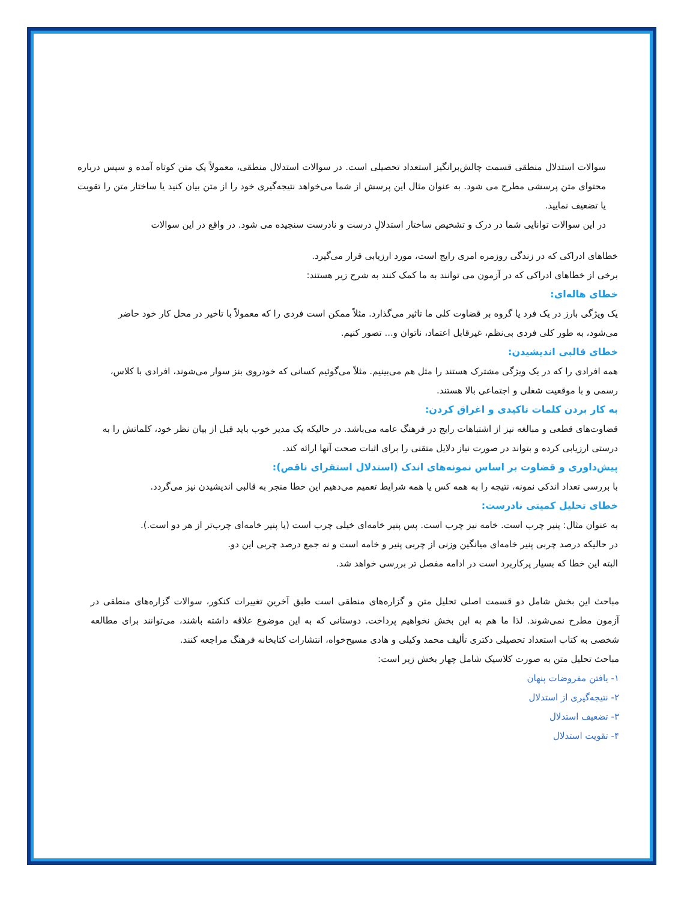سوالات استدلال منطقی قسمت چالش‌برانگیز استعداد تحصیلی است. در سوالات استدلال منطقی، معمولاً یک متن کوتاه آمده و سپس درباره محتوای متن پرسشی مطرح می شود. به عنوان مثال این پرسش از شما می‌خواهد نتیجه‌گیری خود را از متن بیان کنید یا ساختار متن را تقویت یا تضعیف نمایید.
در این سوالات توانایی شما در درک و تشخیص ساختار استدلالِ درست و نادرست سنجیده می شود. در واقع در این سوالات
خطاهای ادراکی که در زندگی روزمره امری رایج است، مورد ارزیابی قرار می‌گیرد.
برخی از خطاهای ادراکی که در آزمون می توانند به ما کمک کنند به شرح زیر هستند:
خطای هاله‌ای:
یک ویژگی بارز در یک فرد یا گروه بر قضاوت کلی ما تاثیر می‌گذارد. مثلاً ممکن است فردی را که معمولاً با تاخیر در محل کار خود حاضر می‌شود، به طور کلی فردی بی‌نظم، غیرقابل اعتماد، ناتوان و... تصور کنیم.
خطای قالبی اندیشیدن:
همه افرادی را که در یک ویژگی مشترک هستند را مثل هم می‌بینیم. مثلاً می‌گوئیم کسانی که خودروی بنز سوار می‌شوند، افرادی با کلاس، رسمی و با موقعیت شغلی و اجتماعی بالا هستند.
به کار بردن کلمات تاکیدی و اغراق کردن:
قضاوت‌های قطعی و مبالغه نیز از اشتباهات رایج در فرهنگ عامه می‌باشد. در حالیکه یک مدیر خوب باید قبل از بیان نظر خود، کلماتش را به درستی ارزیابی کرده و بتواند در صورت نیاز دلایل متقنی را برای اثبات صحت آنها ارائه کند.
پیش‌داوری و قضاوت بر اساس نمونه‌های اندک (استدلال استقرای ناقص):
با بررسی تعداد اندکی نمونه، نتیجه را به همه کس یا همه شرایط تعمیم می‌دهیم این خطا منجر به قالبی اندیشیدن نیز می‌گردد.
خطای تحلیل کمیتی نادرست:
به عنوان مثال: پنیر چرب است. خامه نیز چرب است. پس پنیر خامه‌ای خیلی چرب است (یا پنیر خامه‌ای چرب‌تر از هر دو است.).
در حالیکه درصد چربی پنیر خامه‌ای میانگین وزنی از چربی پنیر و خامه است و نه جمع درصد چربی این دو.
البته این خطا که بسیار پرکاربرد است در ادامه مفصل تر بررسی خواهد شد.
مباحث این بخش شامل دو قسمت اصلی تحلیل متن و گزاره‌های منطقی است طبق آخرین تغییرات کنکور، سوالات گزاره‌های منطقی در آزمون مطرح نمی‌شوند. لذا ما هم به این بخش نخواهیم پرداخت. دوستانی که به این موضوع علاقه داشته باشند، می‌توانند برای مطالعه شخصی به کتاب استعداد تحصیلی دکتری تألیف محمد وکیلی و هادی مسیح‌خواه، انتشارات کتابخانه فرهنگ مراجعه کنند.
مباحث تحلیل متن به صورت کلاسیک شامل چهار بخش زیر است:
۱- یافتن مفروضات پنهان
۲- نتیجه‌گیری از استدلال
۳- تضعیف استدلال
۴- تقویت استدلال